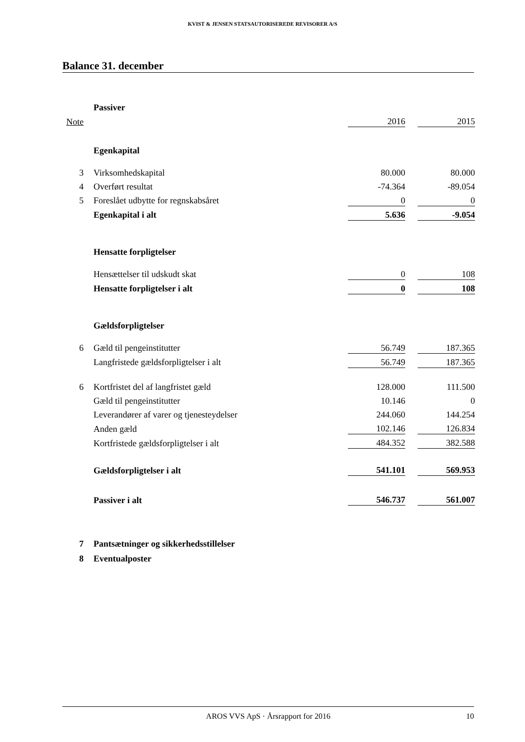KVIST & JENSEN STATSAUTORISEREDE REVISORER A/S
Balance 31. december
| | Passiver | | | |
| Note | | 2016 | | 2015 |
| | Egenkapital | | | |
| 3 | Virksomhedskapital | 80.000 | | 80.000 |
| 4 | Overført resultat | -74.364 | | -89.054 |
| 5 | Foreslået udbytte for regnskabsåret | 0 | | 0 |
| | Egenkapital i alt | 5.636 | | -9.054 |
| | Hensatte forpligtelser | | | |
| | Hensættelser til udskudt skat | 0 | | 108 |
| | Hensatte forpligtelser i alt | 0 | | 108 |
| | Gældsforpligtelser | | | |
| 6 | Gæld til pengeinstitutter | 56.749 | | 187.365 |
| | Langfristede gældsforpligtelser i alt | 56.749 | | 187.365 |
| 6 | Kortfristet del af langfristet gæld | 128.000 | | 111.500 |
| | Gæld til pengeinstitutter | 10.146 | | 0 |
| | Leverandører af varer og tjenesteydelser | 244.060 | | 144.254 |
| | Anden gæld | 102.146 | | 126.834 |
| | Kortfristede gældsforpligtelser i alt | 484.352 | | 382.588 |
| | Gældsforpligtelser i alt | 541.101 | | 569.953 |
| | Passiver i alt | 546.737 | | 561.007 |
| 7 | Pantsætninger og sikkerhedsstillelser | | | |
| 8 | Eventualposter | | | |
AROS VVS ApS · Årsrapport for 2016 10